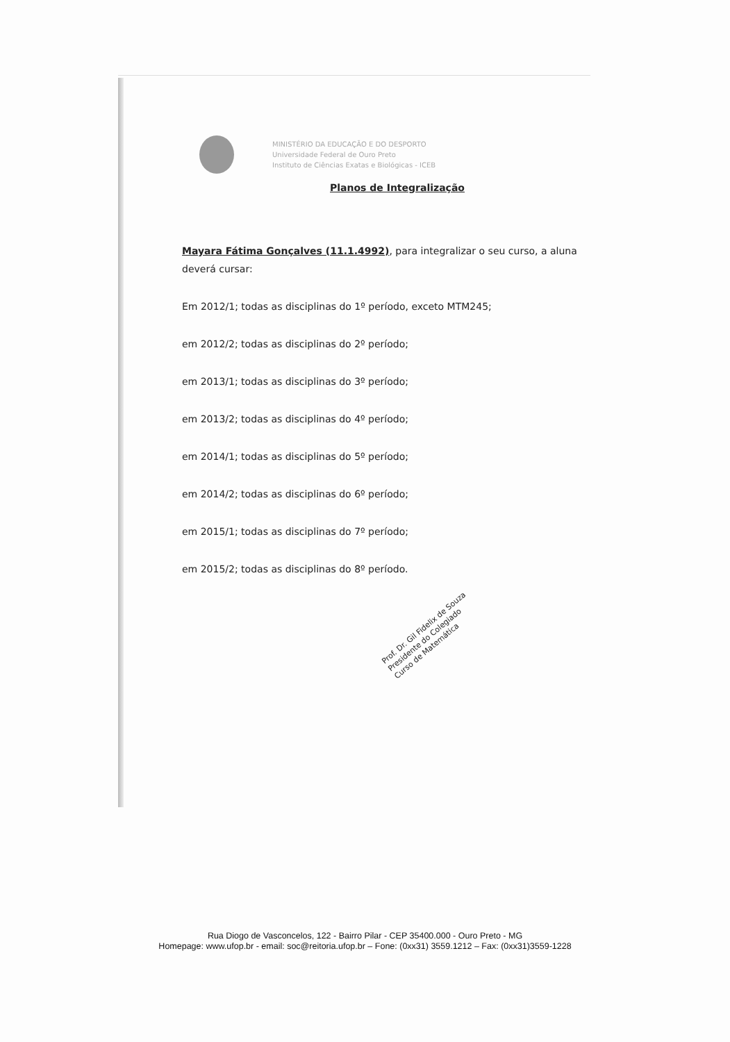MINISTÉRIO DA EDUCAÇÃO E DO DESPORTO
Universidade Federal de Ouro Preto
Instituto de Ciências Exatas e Biológicas - ICEB
Planos de Integralização
Mayara Fátima Gonçalves (11.1.4992), para integralizar o seu curso, a aluna deverá cursar:
Em 2012/1; todas as disciplinas do 1º período, exceto MTM245;
em 2012/2; todas as disciplinas do 2º período;
em 2013/1; todas as disciplinas do 3º período;
em 2013/2; todas as disciplinas do 4º período;
em 2014/1; todas as disciplinas do 5º período;
em 2014/2; todas as disciplinas do 6º período;
em 2015/1; todas as disciplinas do 7º período;
em 2015/2; todas as disciplinas do 8º período.
Prof. Dr. Gil Fidelix de Souza
Presidente do Colegiado
Curso de Matemática
Rua Diogo de Vasconcelos, 122 - Bairro Pilar - CEP 35400.000 - Ouro Preto - MG
Homepage: www.ufop.br - email: soc@reitoria.ufop.br – Fone: (0xx31) 3559.1212 – Fax: (0xx31)3559-1228